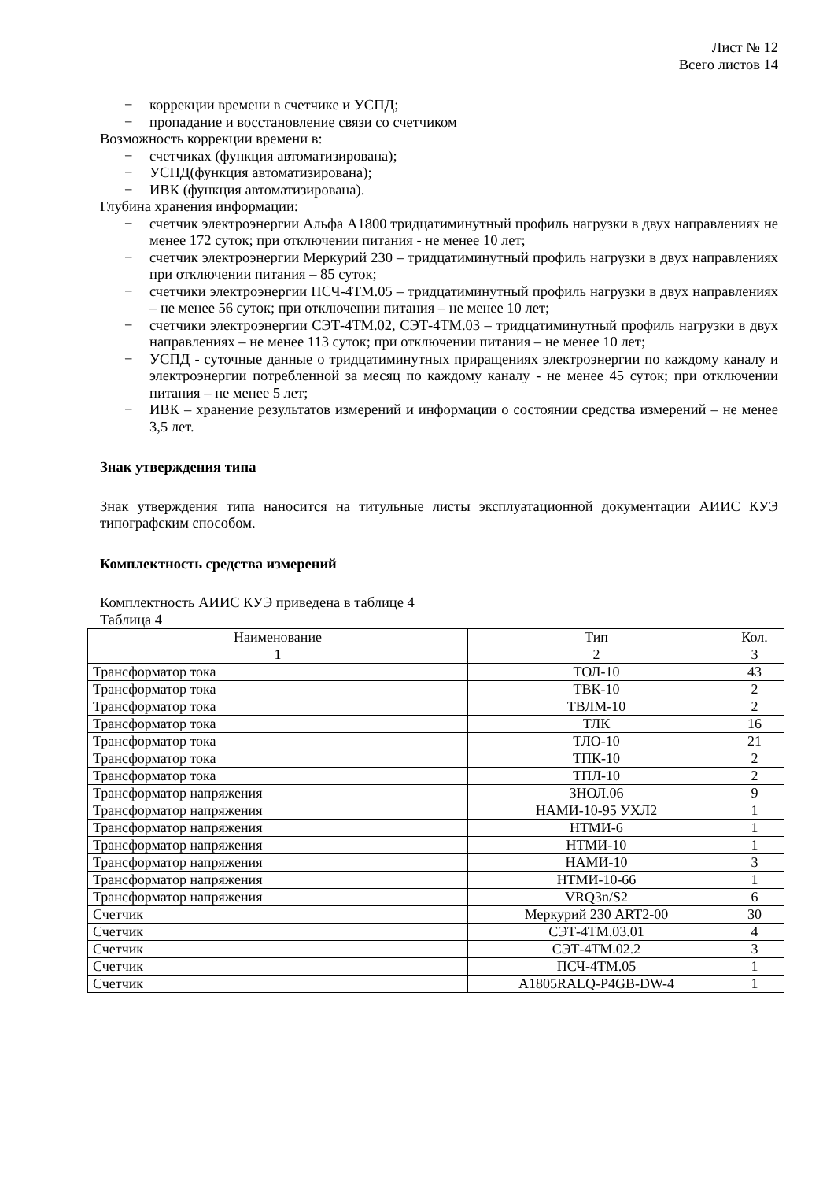Лист № 12
Всего листов 14
− коррекции времени в счетчике и УСПД;
− пропадание и восстановление связи со счетчиком
Возможность коррекции времени в:
− счетчиках (функция автоматизирована);
− УСПД(функция автоматизирована);
− ИВК (функция автоматизирована).
Глубина хранения информации:
− счетчик электроэнергии Альфа А1800 тридцатиминутный профиль нагрузки в двух направлениях не менее 172 суток; при отключении питания - не менее 10 лет;
− счетчик электроэнергии Меркурий 230 – тридцатиминутный профиль нагрузки в двух направлениях при отключении питания – 85 суток;
− счетчики электроэнергии ПСЧ-4ТМ.05 – тридцатиминутный профиль нагрузки в двух направлениях – не менее 56 суток; при отключении питания – не менее 10 лет;
− счетчики электроэнергии СЭТ-4ТМ.02, СЭТ-4ТМ.03 – тридцатиминутный профиль нагрузки в двух направлениях – не менее 113 суток; при отключении питания – не менее 10 лет;
− УСПД - суточные данные о тридцатиминутных приращениях электроэнергии по каждому каналу и электроэнергии потребленной за месяц по каждому каналу - не менее 45 суток; при отключении питания – не менее 5 лет;
− ИВК – хранение результатов измерений и информации о состоянии средства измерений – не менее 3,5 лет.
Знак утверждения типа
Знак утверждения типа наносится на титульные листы эксплуатационной документации АИИС КУЭ типографским способом.
Комплектность средства измерений
Комплектность АИИС КУЭ приведена в таблице 4
Таблица 4
| Наименование | Тип | Кол. |
| --- | --- | --- |
| 1 | 2 | 3 |
| Трансформатор тока | ТОЛ-10 | 43 |
| Трансформатор тока | ТВК-10 | 2 |
| Трансформатор тока | ТВЛМ-10 | 2 |
| Трансформатор тока | ТЛК | 16 |
| Трансформатор тока | ТЛО-10 | 21 |
| Трансформатор тока | ТПК-10 | 2 |
| Трансформатор тока | ТПЛ-10 | 2 |
| Трансформатор напряжения | ЗНОЛ.06 | 9 |
| Трансформатор напряжения | НАМИ-10-95 УХЛ2 | 1 |
| Трансформатор напряжения | НТМИ-6 | 1 |
| Трансформатор напряжения | НТМИ-10 | 1 |
| Трансформатор напряжения | НАМИ-10 | 3 |
| Трансформатор напряжения | НТМИ-10-66 | 1 |
| Трансформатор напряжения | VRQ3n/S2 | 6 |
| Счетчик | Меркурий 230 ART2-00 | 30 |
| Счетчик | СЭТ-4ТМ.03.01 | 4 |
| Счетчик | СЭТ-4ТМ.02.2 | 3 |
| Счетчик | ПСЧ-4ТМ.05 | 1 |
| Счетчик | A1805RALQ-P4GB-DW-4 | 1 |